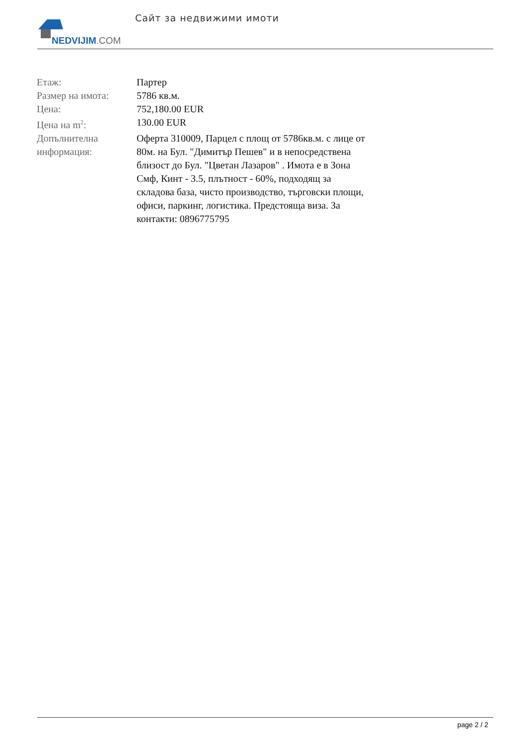NEDVIJIM.COM
Сайт за недвижими имоти
| Етаж: | Партер |
| Размер на имота: | 5786 кв.м. |
| Цена: | 752,180.00 EUR |
| Цена на m<sup>2</sup>: | 130.00 EUR |
| Допълнителна информация: | Оферта 310009, Парцел с площ от 5786кв.м. с лице от 80м. на Бул. "Димитър Пешев" и в непосредствена близост до Бул. "Цветан Лазаров" . Имота е в Зона Смф, Кинт - 3.5, плътност - 60%, подходящ за складова база, чисто производство, търговски площи, офиси, паркинг, логистика. Предстояща виза. За контакти: 0896775795 |
page 2 / 2